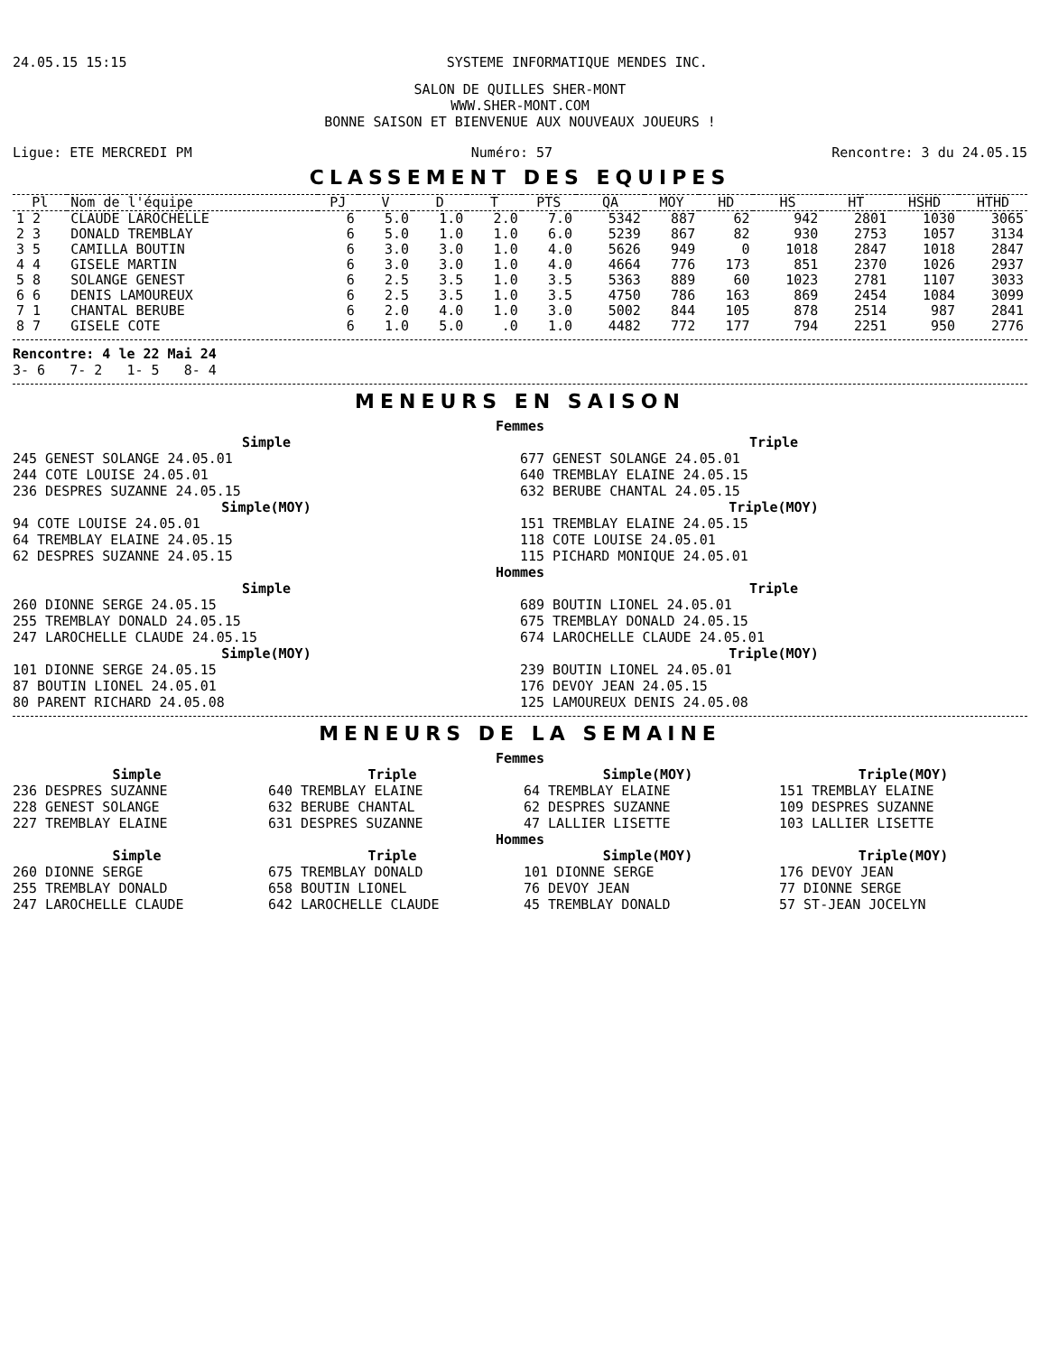24.05.15 15:15 SYSTEME INFORMATIQUE MENDES INC.
SALON DE QUILLES SHER-MONT
WWW.SHER-MONT.COM
BONNE SAISON ET BIENVENUE AUX NOUVEAUX JOUEURS !
Ligue: ETE MERCREDI PM Numéro: 57 Rencontre: 3 du 24.05.15
CLASSEMENT DES EQUIPES
| Pl | Nom de l'équipe | PJ | V | D | T | PTS | QA | MOY | HD | HS | HT | HSHD | HTHD |
| --- | --- | --- | --- | --- | --- | --- | --- | --- | --- | --- | --- | --- | --- |
| 1 2 | CLAUDE LAROCHELLE | 6 | 5.0 | 1.0 | 2.0 | 7.0 | 5342 | 887 | 62 | 942 | 2801 | 1030 | 3065 |
| 2 3 | DONALD TREMBLAY | 6 | 5.0 | 1.0 | 1.0 | 6.0 | 5239 | 867 | 82 | 930 | 2753 | 1057 | 3134 |
| 3 5 | CAMILLA BOUTIN | 6 | 3.0 | 3.0 | 1.0 | 4.0 | 5626 | 949 | 0 | 1018 | 2847 | 1018 | 2847 |
| 4 4 | GISELE MARTIN | 6 | 3.0 | 3.0 | 1.0 | 4.0 | 4664 | 776 | 173 | 851 | 2370 | 1026 | 2937 |
| 5 8 | SOLANGE GENEST | 6 | 2.5 | 3.5 | 1.0 | 3.5 | 5363 | 889 | 60 | 1023 | 2781 | 1107 | 3033 |
| 6 6 | DENIS LAMOUREUX | 6 | 2.5 | 3.5 | 1.0 | 3.5 | 4750 | 786 | 163 | 869 | 2454 | 1084 | 3099 |
| 7 1 | CHANTAL BERUBE | 6 | 2.0 | 4.0 | 1.0 | 3.0 | 5002 | 844 | 105 | 878 | 2514 | 987 | 2841 |
| 8 7 | GISELE COTE | 6 | 1.0 | 5.0 | .0 | 1.0 | 4482 | 772 | 177 | 794 | 2251 | 950 | 2776 |
Rencontre: 4 le 22 Mai 24
3- 6 7- 2 1- 5 8- 4
MENEURS EN SAISON
Femmes
Simple
245 GENEST SOLANGE 24.05.01
244 COTE LOUISE 24.05.01
236 DESPRES SUZANNE 24.05.15
Simple(MOY)
94 COTE LOUISE 24.05.01
64 TREMBLAY ELAINE 24.05.15
62 DESPRES SUZANNE 24.05.15
Triple
677 GENEST SOLANGE 24.05.01
640 TREMBLAY ELAINE 24.05.15
632 BERUBE CHANTAL 24.05.15
Triple(MOY)
151 TREMBLAY ELAINE 24.05.15
118 COTE LOUISE 24.05.01
115 PICHARD MONIQUE 24.05.01
Hommes
Simple
260 DIONNE SERGE 24.05.15
255 TREMBLAY DONALD 24.05.15
247 LAROCHELLE CLAUDE 24.05.15
Simple(MOY)
101 DIONNE SERGE 24.05.15
87 BOUTIN LIONEL 24.05.01
80 PARENT RICHARD 24.05.08
Triple
689 BOUTIN LIONEL 24.05.01
675 TREMBLAY DONALD 24.05.15
674 LAROCHELLE CLAUDE 24.05.01
Triple(MOY)
239 BOUTIN LIONEL 24.05.01
176 DEVOY JEAN 24.05.15
125 LAMOUREUX DENIS 24.05.08
MENEURS DE LA SEMAINE
Femmes
Simple
236 DESPRES SUZANNE
228 GENEST SOLANGE
227 TREMBLAY ELAINE
Triple
640 TREMBLAY ELAINE
632 BERUBE CHANTAL
631 DESPRES SUZANNE
Simple(MOY)
64 TREMBLAY ELAINE
62 DESPRES SUZANNE
47 LALLIER LISETTE
Triple(MOY)
151 TREMBLAY ELAINE
109 DESPRES SUZANNE
103 LALLIER LISETTE
Hommes
Simple
260 DIONNE SERGE
255 TREMBLAY DONALD
247 LAROCHELLE CLAUDE
Triple
675 TREMBLAY DONALD
658 BOUTIN LIONEL
642 LAROCHELLE CLAUDE
Simple(MOY)
101 DIONNE SERGE
76 DEVOY JEAN
45 TREMBLAY DONALD
Triple(MOY)
176 DEVOY JEAN
77 DIONNE SERGE
57 ST-JEAN JOCELYN